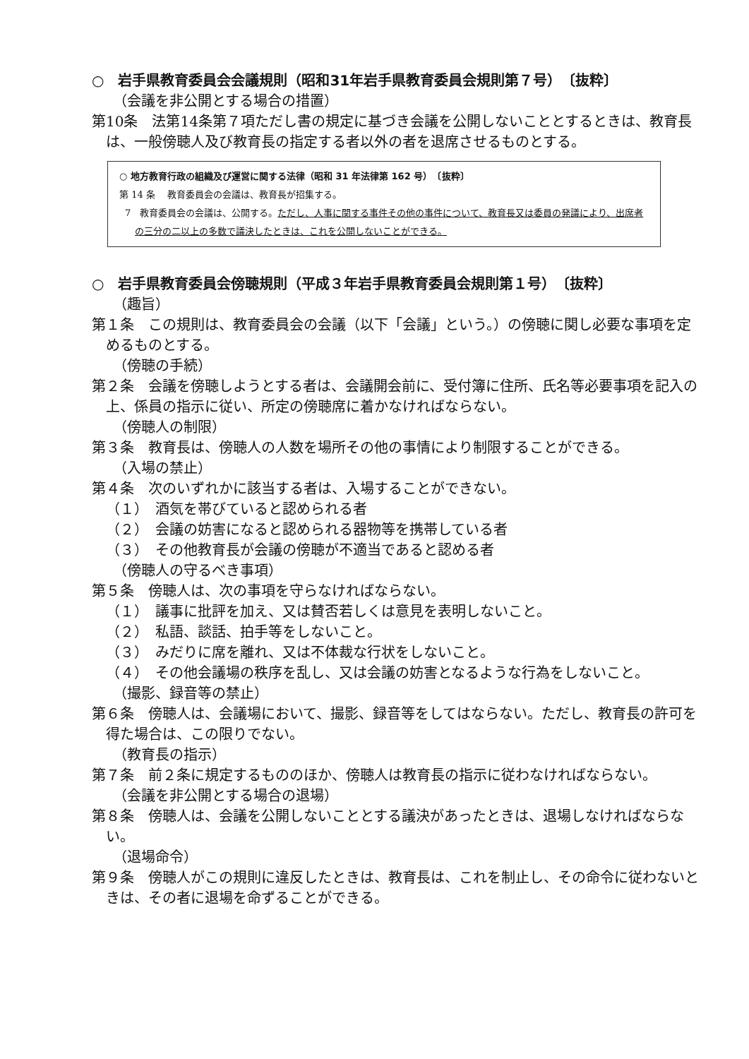○　岩手県教育委員会会議規則（昭和31年岩手県教育委員会規則第７号）　〔抜粋〕
（会議を非公開とする場合の措置）
第10条　法第14条第７項ただし書の規定に基づき会議を公開しないこととするときは、教育長は、一般傍聴人及び教育長の指定する者以外の者を退席させるものとする。
○ 地方教育行政の組織及び運営に関する法律（昭和 31 年法律第 162 号）　〔抜粋〕
第 14 条　 教育委員会の会議は、教育長が招集する。
7　教育委員会の会議は、公開する。ただし、人事に関する事件その他の事件について、教育長又は委員の発議により、出席者の三分の二以上の多数で議決したときは、これを公開しないことができる。
○　岩手県教育委員会傍聴規則（平成３年岩手県教育委員会規則第１号）　〔抜粋〕
（趣旨）
第１条　この規則は、教育委員会の会議（以下「会議」という。）の傍聴に関し必要な事項を定めるものとする。
（傍聴の手続）
第２条　会議を傍聴しようとする者は、会議開会前に、受付簿に住所、氏名等必要事項を記入の上、係員の指示に従い、所定の傍聴席に着かなければならない。
（傍聴人の制限）
第３条　教育長は、傍聴人の人数を場所その他の事情により制限することができる。
（入場の禁止）
第４条　次のいずれかに該当する者は、入場することができない。
（１）　酒気を帯びていると認められる者
（２）　会議の妨害になると認められる器物等を携帯している者
（３）　その他教育長が会議の傍聴が不適当であると認める者
（傍聴人の守るべき事項）
第５条　傍聴人は、次の事項を守らなければならない。
（１）　議事に批評を加え、又は賛否若しくは意見を表明しないこと。
（２）　私語、談話、拍手等をしないこと。
（３）　みだりに席を離れ、又は不体裁な行状をしないこと。
（４）　その他会議場の秩序を乱し、又は会議の妨害となるような行為をしないこと。
（撮影、録音等の禁止）
第６条　傍聴人は、会議場において、撮影、録音等をしてはならない。ただし、教育長の許可を得た場合は、この限りでない。
（教育長の指示）
第７条　前２条に規定するもののほか、傍聴人は教育長の指示に従わなければならない。
（会議を非公開とする場合の退場）
第８条　傍聴人は、会議を公開しないこととする議決があったときは、退場しなければならない。
（退場命令）
第９条　傍聴人がこの規則に違反したときは、教育長は、これを制止し、その命令に従わないときは、その者に退場を命ずることができる。